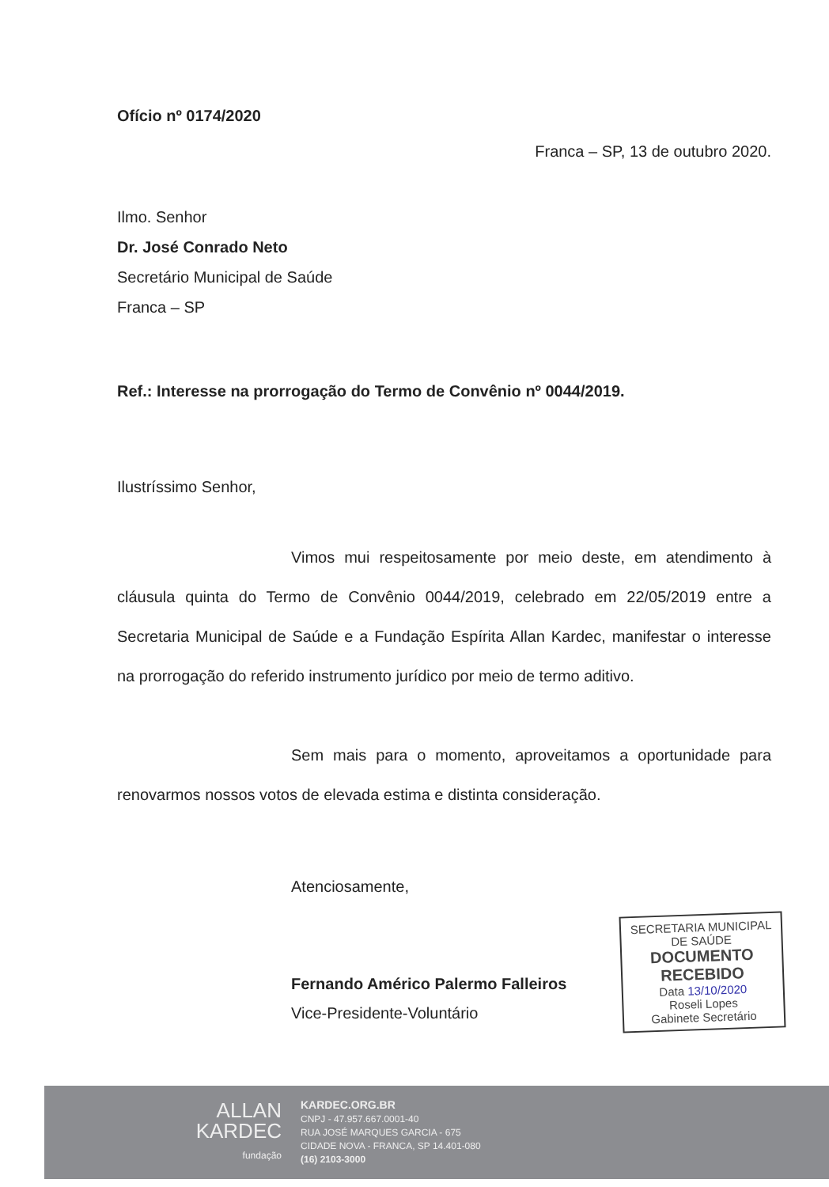Ofício nº 0174/2020
Franca – SP, 13 de outubro 2020.
Ilmo. Senhor
Dr. José Conrado Neto
Secretário Municipal de Saúde
Franca – SP
Ref.: Interesse na prorrogação do Termo de Convênio nº 0044/2019.
Ilustríssimo Senhor,
Vimos mui respeitosamente por meio deste, em atendimento à cláusula quinta do Termo de Convênio 0044/2019, celebrado em 22/05/2019 entre a Secretaria Municipal de Saúde e a Fundação Espírita Allan Kardec, manifestar o interesse na prorrogação do referido instrumento jurídico por meio de termo aditivo.
Sem mais para o momento, aproveitamos a oportunidade para renovarmos nossos votos de elevada estima e distinta consideração.
Atenciosamente,
Fernando Américo Palermo Falleiros
Vice-Presidente-Voluntário
SECRETARIA MUNICIPAL
DE SAÚDE
DOCUMENTO
RECEBIDO
Data 13/10/2020
Roseli Lopes
Gabinete Secretário
ALLAN
KARDEC
fundação
KARDEC.ORG.BR
CNPJ - 47.957.667.0001-40
RUA JOSÉ MARQUES GARCIA - 675
CIDADE NOVA - FRANCA, SP 14.401-080
(16) 2103-3000